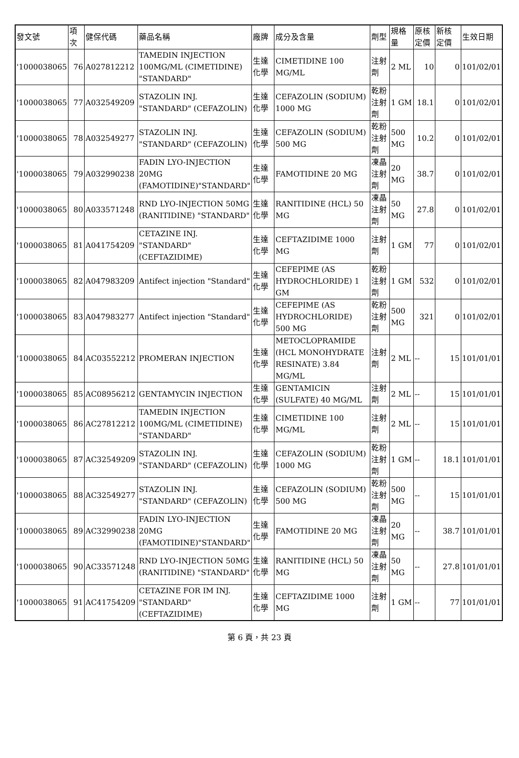| 發文號 | 項次 | 健保代碼 | 藥品名稱 | 廠牌 | 成分及含量 | 劑型 | 規格量 | 原核定價 | 新核定價 | 生效日期 |
| --- | --- | --- | --- | --- | --- | --- | --- | --- | --- | --- |
| '1000038065 | 76 | A027812212 | TAMEDIN INJECTION 100MG/ML (CIMETIDINE) "STANDARD" | 生達化學 | CIMETIDINE 100 MG/ML | 注射劑 | 2 ML | 10 | 0 | 101/02/01 |
| '1000038065 | 77 | A032549209 | STAZOLIN INJ. "STANDARD" (CEFAZOLIN) | 生達化學 | CEFAZOLIN (SODIUM) 1000 MG | 乾粉注射劑 | 1 GM | 18.1 | 0 | 101/02/01 |
| '1000038065 | 78 | A032549277 | STAZOLIN INJ. "STANDARD" (CEFAZOLIN) | 生達化學 | CEFAZOLIN (SODIUM) 500 MG | 乾粉注射劑 | 500 MG | 10.2 | 0 | 101/02/01 |
| '1000038065 | 79 | A032990238 | FADIN LYO-INJECTION 20MG (FAMOTIDINE)"STANDARD" | 生達化學 | FAMOTIDINE 20 MG | 凍晶注射劑 | 20 MG | 38.7 | 0 | 101/02/01 |
| '1000038065 | 80 | A033571248 | RND LYO-INJECTION 50MG (RANITIDINE) "STANDARD" | 生達化學 | RANITIDINE (HCL) 50 MG | 凍晶注射劑 | 50 MG | 27.8 | 0 | 101/02/01 |
| '1000038065 | 81 | A041754209 | CETAZINE INJ. "STANDARD" (CEFTAZIDIME) | 生達化學 | CEFTAZIDIME 1000 MG | 注射劑 | 1 GM | 77 | 0 | 101/02/01 |
| '1000038065 | 82 | A047983209 | Antifect injection "Standard" | 生達化學 | CEFEPIME (AS HYDROCHLORIDE) 1 GM | 乾粉注射劑 | 1 GM | 532 | 0 | 101/02/01 |
| '1000038065 | 83 | A047983277 | Antifect injection "Standard" | 生達化學 | CEFEPIME (AS HYDROCHLORIDE) 500 MG | 乾粉注射劑 | 500 MG | 321 | 0 | 101/02/01 |
| '1000038065 | 84 | AC03552212 | PROMERAN INJECTION | 生達化學 | METOCLOPRAMIDE (HCL MONOHYDRATE RESINATE) 3.84 MG/ML | 注射劑 | 2 ML | -- | 15 | 101/01/01 |
| '1000038065 | 85 | AC08956212 | GENTAMYCIN INJECTION | 生達化學 | GENTAMICIN (SULFATE) 40 MG/ML | 注射劑 | 2 ML | -- | 15 | 101/01/01 |
| '1000038065 | 86 | AC27812212 | TAMEDIN INJECTION 100MG/ML (CIMETIDINE) "STANDARD" | 生達化學 | CIMETIDINE 100 MG/ML | 注射劑 | 2 ML | -- | 15 | 101/01/01 |
| '1000038065 | 87 | AC32549209 | STAZOLIN INJ. "STANDARD" (CEFAZOLIN) | 生達化學 | CEFAZOLIN (SODIUM) 1000 MG | 乾粉注射劑 | 1 GM | -- | 18.1 | 101/01/01 |
| '1000038065 | 88 | AC32549277 | STAZOLIN INJ. "STANDARD" (CEFAZOLIN) | 生達化學 | CEFAZOLIN (SODIUM) 500 MG | 乾粉注射劑 | 500 MG | -- | 15 | 101/01/01 |
| '1000038065 | 89 | AC32990238 | FADIN LYO-INJECTION 20MG (FAMOTIDINE)"STANDARD" | 生達化學 | FAMOTIDINE 20 MG | 凍晶注射劑 | 20 MG | -- | 38.7 | 101/01/01 |
| '1000038065 | 90 | AC33571248 | RND LYO-INJECTION 50MG (RANITIDINE) "STANDARD" | 生達化學 | RANITIDINE (HCL) 50 MG | 凍晶注射劑 | 50 MG | -- | 27.8 | 101/01/01 |
| '1000038065 | 91 | AC41754209 | CETAZINE FOR IM INJ. "STANDARD" (CEFTAZIDIME) | 生達化學 | CEFTAZIDIME 1000 MG | 注射劑 | 1 GM | -- | 77 | 101/01/01 |
第 6 頁，共 23 頁